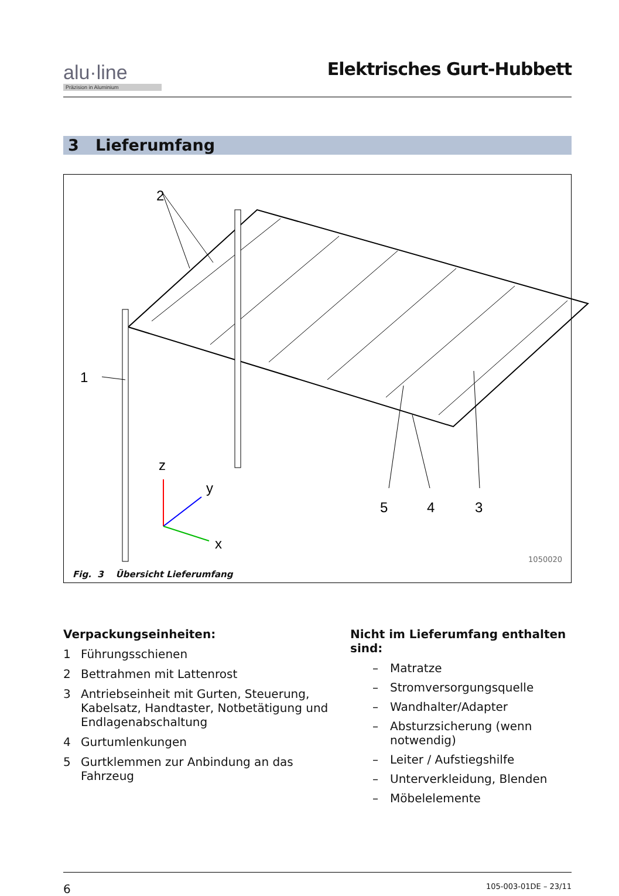alu·line
Präzision in Aluminium
Elektrisches Gurt-Hubbett
3 Lieferumfang
2
1
z
y
x
5
4
3
1050020
Fig. 3 Übersicht Lieferumfang
Verpackungseinheiten:
1 Führungsschienen
2 Bettrahmen mit Lattenrost
3 Antriebseinheit mit Gurten, Steuerung, Kabelsatz, Handtaster, Notbetätigung und Endlagenabschaltung
4 Gurtumlenkungen
5 Gurtklemmen zur Anbindung an das Fahrzeug
Nicht im Lieferumfang enthalten sind:
– Matratze
– Stromversorgungsquelle
– Wandhalter/Adapter
– Absturzsicherung (wenn notwendig)
– Leiter / Aufstiegshilfe
– Unterverkleidung, Blenden
– Möbelelemente
6 105-003-01DE – 23/11